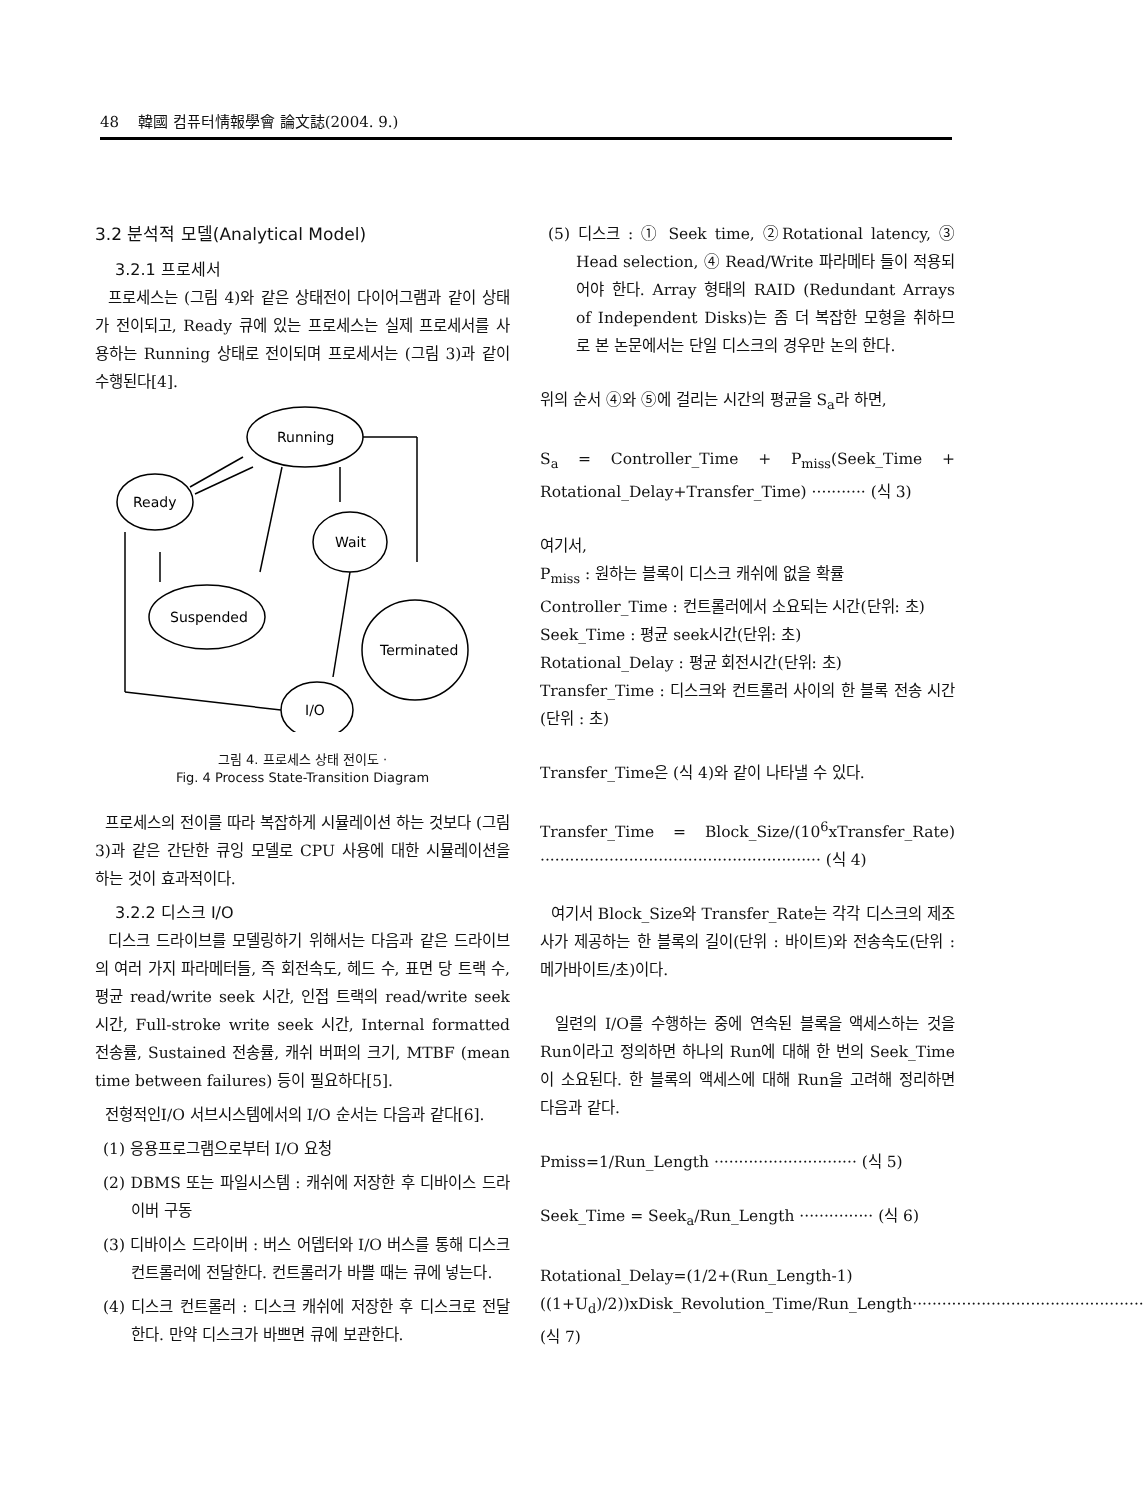48 韓國 컴퓨터情報學會 論文誌(2004. 9.)
3.2 분석적 모델(Analytical Model)
3.2.1 프로세서
프로세스는 (그림 4)와 같은 상태전이 다이어그램과 같이 상태가 전이되고, Ready 큐에 있는 프로세스는 실제 프로세서를 사용하는 Running 상태로 전이되며 프로세서는 (그림 3)과 같이 수행된다[4].
Running
Ready
Wait
Suspended
Terminated
I/O
그림 4. 프로세스 상태 전이도 ·
Fig. 4 Process State-Transition Diagram
프로세스의 전이를 따라 복잡하게 시뮬레이션 하는 것보다 (그림 3)과 같은 간단한 큐잉 모델로 CPU 사용에 대한 시뮬레이션을 하는 것이 효과적이다.
3.2.2 디스크 I/O
디스크 드라이브를 모델링하기 위해서는 다음과 같은 드라이브의 여러 가지 파라메터들, 즉 회전속도, 헤드 수, 표면 당 트랙 수, 평균 read/write seek 시간, 인접 트랙의 read/write seek 시간, Full-stroke write seek 시간, Internal formatted 전송률, Sustained 전송률, 캐쉬 버퍼의 크기, MTBF (mean time between failures) 등이 필요하다[5].
전형적인I/O 서브시스템에서의 I/O 순서는 다음과 같다[6].
(1) 응용프로그램으로부터 I/O 요청
(2) DBMS 또는 파일시스템 : 캐쉬에 저장한 후 디바이스 드라이버 구동
(3) 디바이스 드라이버 : 버스 어뎁터와 I/O 버스를 통해 디스크 컨트롤러에 전달한다. 컨트롤러가 바쁠 때는 큐에 넣는다.
(4) 디스크 컨트롤러 : 디스크 캐쉬에 저장한 후 디스크로 전달한다. 만약 디스크가 바쁘면 큐에 보관한다.
(5) 디스크 : ① Seek time, ②Rotational latency, ③ Head selection, ④ Read/Write 파라메타 들이 적용되어야 한다. Array 형태의 RAID (Redundant Arrays of Independent Disks)는 좀 더 복잡한 모형을 취하므로 본 논문에서는 단일 디스크의 경우만 논의 한다.
위의 순서 ④와 ⑤에 걸리는 시간의 평균을 S<sub>a</sub>라 하면,
S<sub>a</sub> = Controller_Time + P<sub>miss</sub>(Seek_Time + Rotational_Delay+Transfer_Time) ··········· (식 3)
여기서,
P<sub>miss</sub> : 원하는 블록이 디스크 캐쉬에 없을 확률
Controller_Time : 컨트롤러에서 소요되는 시간(단위: 초)
Seek_Time : 평균 seek시간(단위: 초)
Rotational_Delay : 평균 회전시간(단위: 초)
Transfer_Time : 디스크와 컨트롤러 사이의 한 블록 전송 시간(단위 : 초)
Transfer_Time은 (식 4)와 같이 나타낼 수 있다.
Transfer_Time = Block_Size/(10<sup>6</sup>xTransfer_Rate) ························································· (식 4)
여기서 Block_Size와 Transfer_Rate는 각각 디스크의 제조사가 제공하는 한 블록의 길이(단위 : 바이트)와 전송속도(단위 : 메가바이트/초)이다.
일련의 I/O를 수행하는 중에 연속된 블록을 액세스하는 것을 Run이라고 정의하면 하나의 Run에 대해 한 번의 Seek_Time이 소요된다. 한 블록의 액세스에 대해 Run을 고려해 정리하면 다음과 같다.
Pmiss=1/Run_Length ····························· (식 5)
Seek_Time = Seek<sub>a</sub>/Run_Length ··············· (식 6)
Rotational_Delay=(1/2+(Run_Length-1)((1+U<sub>d</sub>)/2))xDisk_Revolution_Time/Run_Length··············································· (식 7)